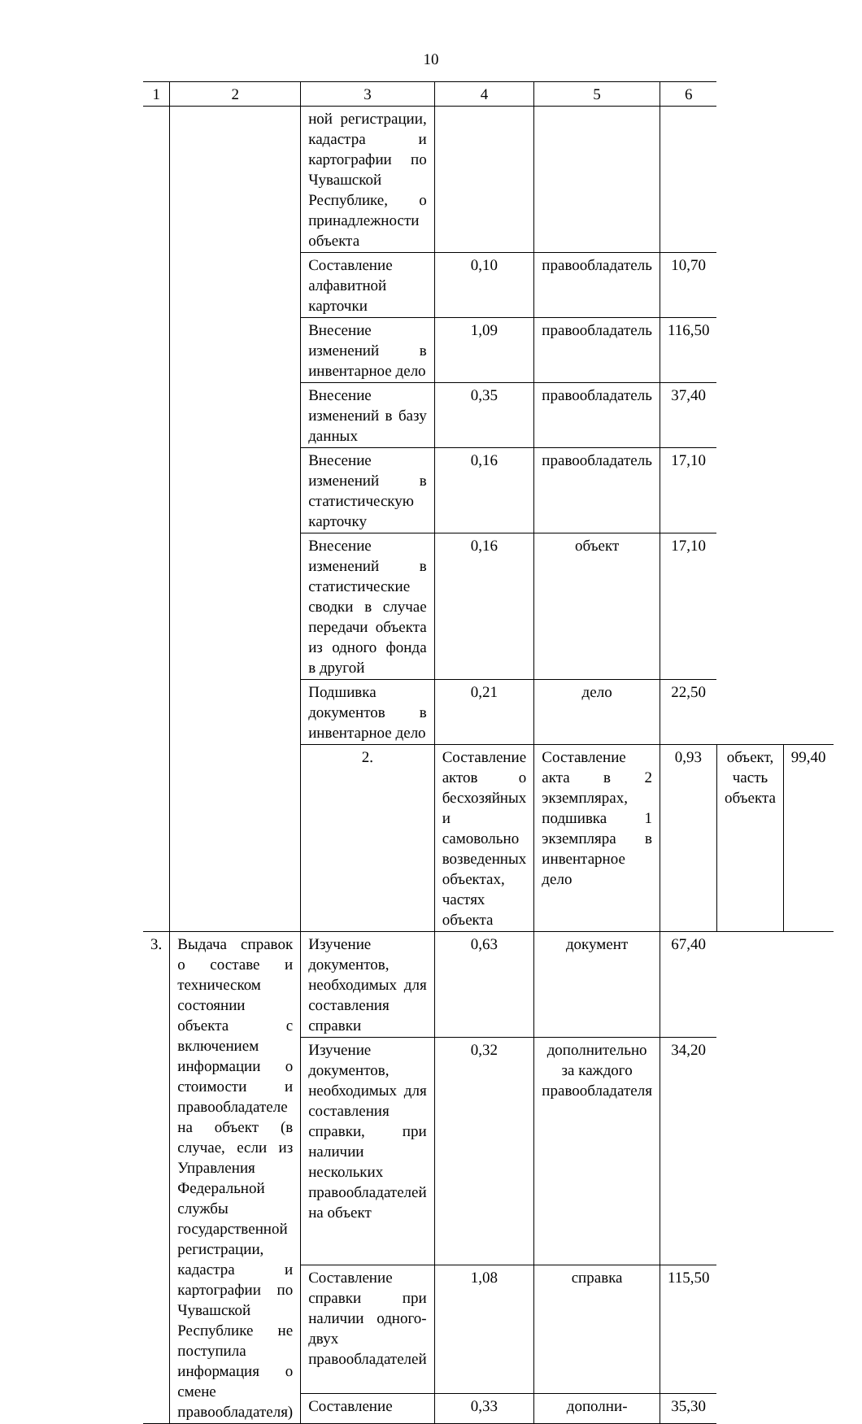10
| 1 | 2 | 3 | 4 | 5 | 6 | | |
| --- | --- | --- | --- | --- | --- | --- | --- |
| | | ной регистрации, кадастра и картографии по Чувашской Республике, о принадлежности объекта | | | | | |
| | | Составление алфавитной карточки | 0,10 | правообладатель | 10,70 | | |
| | | Внесение изменений в инвентарное дело | 1,09 | правообладатель | 116,50 | | |
| | | Внесение изменений в базу данных | 0,35 | правообладатель | 37,40 | | |
| | | Внесение изменений в статистическую карточку | 0,16 | правообладатель | 17,10 | | |
| | | Внесение изменений в статистические сводки в случае передачи объекта из одного фонда в другой | 0,16 | объект | 17,10 | | |
| | | Подшивка документов в инвентарное дело | 0,21 | дело | 22,50 | | |
| | | 2. | Составление актов о бесхозяйных и самовольно возведенных объектах, частях объекта | Составление акта в 2 экземплярах, подшивка 1 экземпляра в инвентарное дело | 0,93 | объект, часть объекта | 99,40 |
| 3. | Выдача справок о составе и техническом состоянии объекта с включением информации о стоимости и правообладателе на объект (в случае, если из Управления Федеральной службы государственной регистрации, кадастра и картографии по Чувашской Республике не поступила информация о смене правообладателя) | Изучение документов, необходимых для составления справки | 0,63 | документ | 67,40 | | |
| | | Изучение документов, необходимых для составления справки, при наличии нескольких правообладателей на объект | 0,32 | дополнительно за каждого правообладателя | 34,20 | | |
| | | Составление справки при наличии одного-двух правообладателей | 1,08 | справка | 115,50 | | |
| | | Составление | 0,33 | дополни- | 35,30 | | |